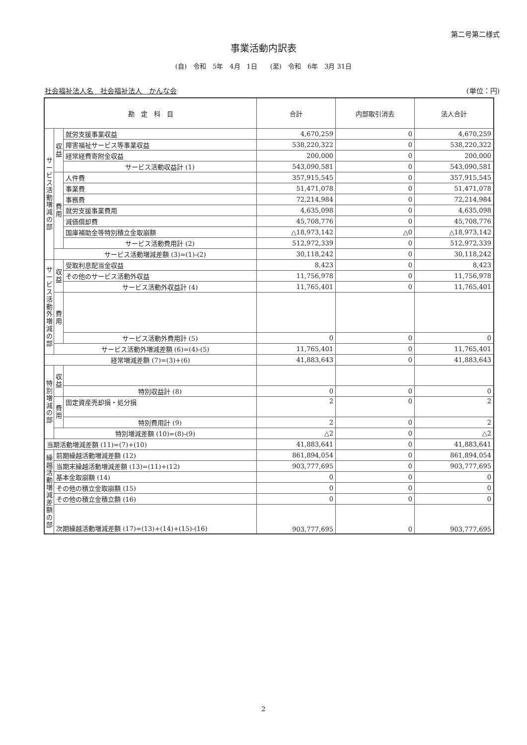第二号第二様式
事業活動内訳表
(自)　令和　5年　4月　1日　　(至)　令和　6年　3月 31日
社会福祉法人名　社会福祉法人　かんな会 (単位：円)
| 勘 定 科 目 | | | 合計 | 内部取引消去 | 法人合計 |
| --- | --- | --- | --- | --- | --- |
| サービス活動増減の部 | 収益 | 就労支援事業収益 | 4,670,259 | 0 | 4,670,259 |
| | | 障害福祉サービス等事業収益 | 538,220,322 | 0 | 538,220,322 |
| | | 経常経費寄附金収益 | 200,000 | 0 | 200,000 |
| | | サービス活動収益計 (1) | 543,090,581 | 0 | 543,090,581 |
| | 費用 | 人件費 | 357,915,545 | 0 | 357,915,545 |
| | | 事業費 | 51,471,078 | 0 | 51,471,078 |
| | | 事務費 | 72,214,984 | 0 | 72,214,984 |
| | | 就労支援事業費用 | 4,635,098 | 0 | 4,635,098 |
| | | 減価償却費 | 45,708,776 | 0 | 45,708,776 |
| | | 国庫補助金等特別積立金取崩額 | △18,973,142 | △0 | △18,973,142 |
| | | サービス活動費用計 (2) | 512,972,339 | 0 | 512,972,339 |
| | サービス活動増減差額 (3)=(1)-(2) | | 30,118,242 | 0 | 30,118,242 |
| サービス活動外増減の部 | 収益 | 受取利息配当金収益 | 8,423 | 0 | 8,423 |
| | | その他のサービス活動外収益 | 11,756,978 | 0 | 11,756,978 |
| | | サービス活動外収益計 (4) | 11,765,401 | 0 | 11,765,401 |
| | 費用 | | | | |
| | | サービス活動外費用計 (5) | 0 | 0 | 0 |
| | サービス活動外増減差額 (6)=(4)-(5) | | 11,765,401 | 0 | 11,765,401 |
| 経常増減差額 (7)=(3)+(6) | | | 41,883,643 | 0 | 41,883,643 |
| 特別増減の部 | 収益 | | | | |
| | | 特別収益計 (8) | 0 | 0 | 0 |
| | 費用 | 固定資産売却損・処分損 | 2 | 0 | 2 |
| | | 特別費用計 (9) | 2 | 0 | 2 |
| | 特別増減差額 (10)=(8)-(9) | | △2 | 0 | △2 |
| 当期活動増減差額 (11)=(7)+(10) | | | 41,883,641 | 0 | 41,883,641 |
| 繰越活動増減差額の部 | 前期繰越活動増減差額 (12) | | 861,894,054 | 0 | 861,894,054 |
| | 当期末繰越活動増減差額 (13)=(11)+(12) | | 903,777,695 | 0 | 903,777,695 |
| | 基本金取崩額 (14) | | 0 | 0 | 0 |
| | その他の積立金取崩額 (15) | | 0 | 0 | 0 |
| | その他の積立金積立額 (16) | | 0 | 0 | 0 |
| | 次期繰越活動増減差額 (17)=(13)+(14)+(15)-(16) | | 903,777,695 | 0 | 903,777,695 |
2